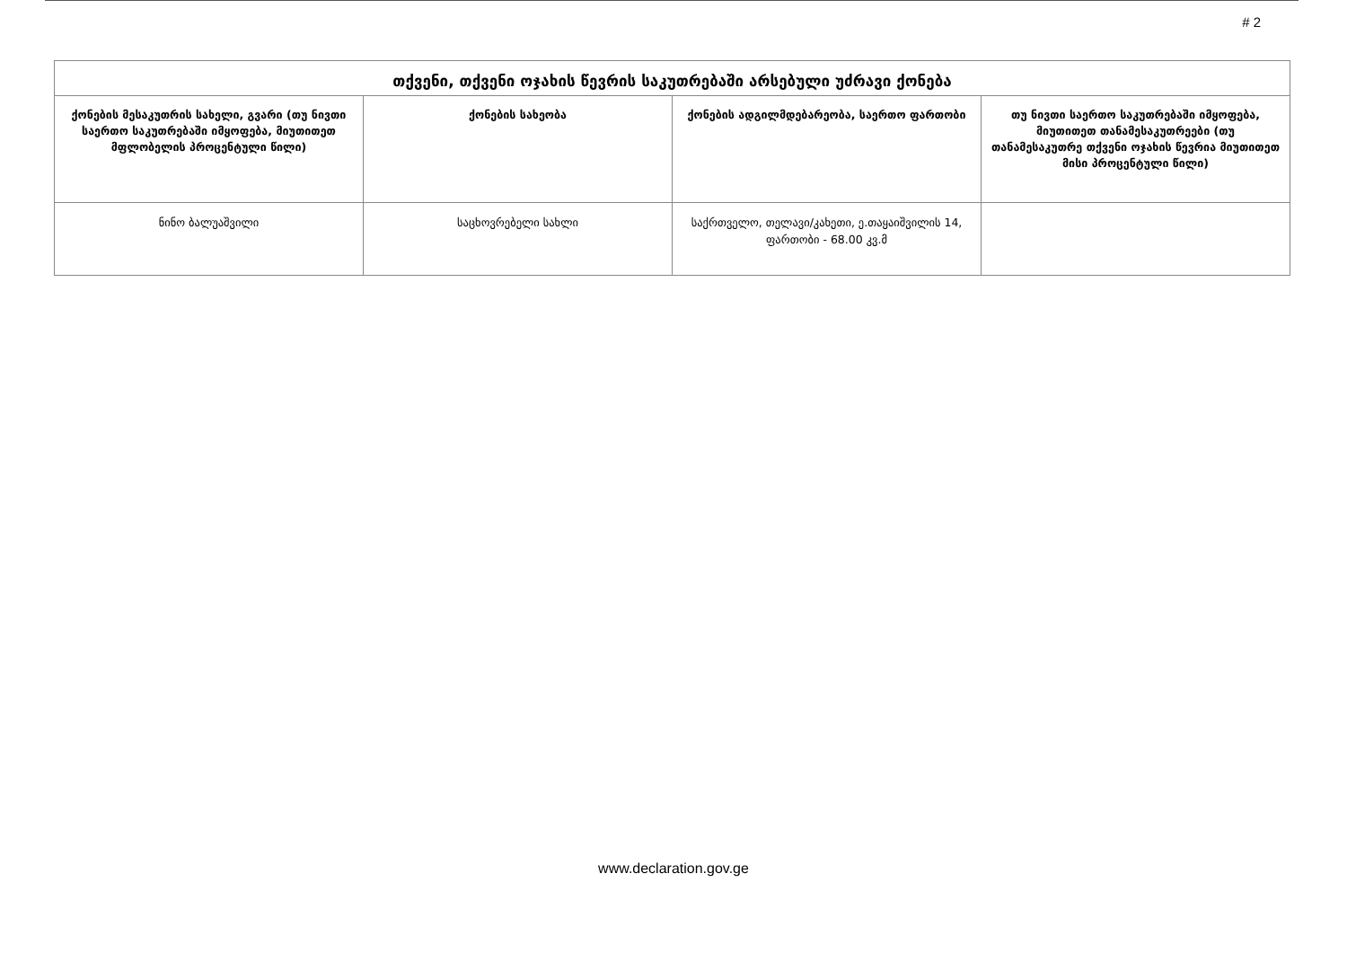# 2
| თქვენი, თქვენი ოჯახის წევრის საკუთრებაში არსებული უძრავი ქონება | | | |
| --- | --- | --- | --- |
| ქონების მესაკუთრის სახელი, გვარი (თუ ნივთი საერთო საკუთრებაში იმყოფება, მიუთითეთ მფლობელის პროცენტული წილი) | ქონების სახეობა | ქონების ადგილმდებარეობა, საერთო ფართობი | თუ ნივთი საერთო საკუთრებაში იმყოფება, მიუთითეთ თანამესაკუთრეები (თუ თანამესაკუთრე თქვენი ოჯახის წევრია მიუთითეთ მისი პროცენტული წილი) |
| ნინო ბალუაშვილი | საცხოვრებელი სახლი | საქრთველო, თელავი/კახეთი, ე.თაყაიშვილის 14, ფართობი - 68.00 კვ.მ | |
www.declaration.gov.ge